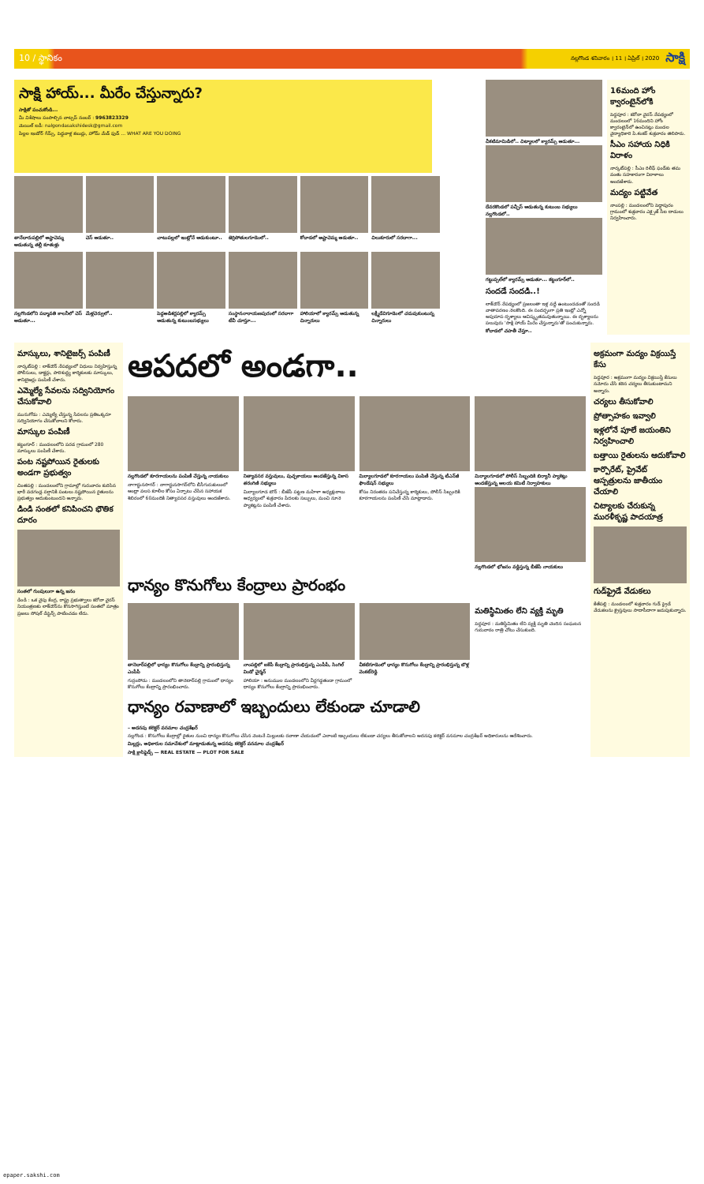10 / స్థానికం నల్లగొండ శనివారం । 11 । ఏప్రిల్ । 2020 సాక్షి
సాక్షి హాయ్... మీరేం చేస్తున్నారు?
సాక్షితో పంచుకోండి...
మీ విశేషాలు పంపాల్సిన వాట్సప్ నంబర్ : 9963823329
మెయిల్ ఐడీ: nalgondasakshidesk@gmail.com
పిల్లల ఇండోర్ గేమ్స్, పెద్దవాళ్ల కబుర్లు, హోమ్ మేడ్ ఫుడ్ ... WHAT ARE YOU DOING
తానేదారుపల్లిలో అష్టాచెమ్మ ఆడుతున్న తల్లీ కూతుళ్లు
చెస్ ఆడుతూ..
చాటుపల్లలో ఇంట్లోనే ఆడుకుంటూ..
జెర్రిపోతులగూడెంలో..
కోదాడలో అష్టాచెమ్మ ఆడుతూ..
చిలుకూరులో సరదాగా...
నల్లగొండలోని పద్మావతి కాలనీలో చెస్ ఆడుతూ...
మేళ్లచెర్వులో..
పెద్దఅడిశర్లపల్లిలో క్యారమ్స్ ఆడుతున్న కుటుంబసభ్యులు
సంస్థాననారాయణపురంలో సరదాగా టీవీ చూస్తూ...
హాలియాలో క్యారమ్స్ ఆడుతున్న చిన్నారులు
లక్ష్మీదేవిగూడెంలో చదువుకుంటున్న చిన్నారులు
చీకటిమామిడిలో.. చిట్యాలలో క్యారమ్స్ ఆడుతూ...
దేవరకొండలో పచ్చీస్ ఆడుతున్న కుటుంబ సభ్యులు నల్లగొండలో..
గట్టుప్పల్‌లో క్యారమ్స్ ఆడుతూ... కట్టంగూర్‌లో..
సందడే సందడి..!
లాక్‌డౌన్ నేపథ్యంలో ప్రజలంతా ఇళ్ల వద్దే ఉంటుండడంతో సందడి వాతావరణం నెలకొంది. ఈ సందర్భంగా ప్రతి ఇంట్లో ఎన్నో అపురూప దృశ్యాలు ఆవిష్కృతమవుతున్నాయి. ఈ దృశ్యాలను పలువురు 'సాక్షి హాయ్ మీరేం చేస్తున్నారు'తో పంచుకున్నారు.
కోదాడలో చపాతీ చేస్తూ..
16మంది హోం క్వారంటైన్‌లోకి
పెద్దవూర : కరోనా వైరస్ నేపథ్యంలో మండలంలో 16మందిని హోం క్వారంటైన్‌లో ఉంచినట్లు మండల వైద్యాధికారి పి.శంకర్ శుక్రవారం తెలిపారు.
సీఎం సహాయ నిధికి విరాళం
నార్కట్‌పల్లి : సీఎం రిలీఫ్ ఫండ్‌కు తమ వంతు సహకారంగా విరాళాలు అందజేశారు.
మద్యం పట్టివేత
నాంపల్లి : మండలంలోని పెద్దాపురం గ్రామంలో శుక్రవారం ఎక్సైజ్ సీఐ దాడులు నిర్వహించారు.
మాస్కులు, శానిటైజర్స్ పంపిణీ
నార్కట్‌పల్లి : లాక్‌డౌన్ నేపథ్యంలో విధులు నిర్వహిస్తున్న పోలీసులు, డాక్టర్లు, పారిశుద్ధ్య కార్మికులకు మాస్కులు, శానిటైజర్లు పంపిణీ చేశారు.
ఎమ్మెల్యే సేవలను సద్వినియోగం చేసుకోవాలి
మునుగోడు : ఎమ్మెల్యే చేస్తున్న సేవలను ప్రతిఒక్కరూ సద్వినియోగం చేసుకోవాలని కోరారు.
మాస్కుల పంపిణీ
కట్టంగూర్ : మండలంలోని పరడ గ్రామంలో 280 మాస్కులు పంపిణీ చేశారు.
పంట నష్టపోయిన రైతులకు అండగా ప్రభుత్వం
చింతపల్లి : మండలంలోని గ్రామాల్లో గురువారం కురిసిన భారీ వడగండ్ల వర్షానికి పంటలు నష్టపోయిన రైతులను ప్రభుత్వం ఆదుకుంటుందని అన్నారు.
డిండి సంతలో కనిపించని భౌతిక దూరం
సంతలో గుంపులుగా ఉన్న జనం
డిండి : ఒక వైపు కేంద్ర, రాష్ట్ర ప్రభుత్వాలు కరోనా వైరస్ నియంత్రణకు లాక్‌డౌన్‌ను కొనసాగిస్తుంటే సంతలో మాత్రం ప్రజలు సోషల్ డిస్టెన్స్ పాటించడం లేదు.
ఆపదలో అండగా..
నల్లగొండలో కూరగాయలను పంపిణీ చేస్తున్న నాయకులు
నాగార్జునసాగర్ : నాగార్జునసాగర్‌లోని బీసీగురుకులంలో ఆంధ్రా వలస కూలీల కోసం ఏర్పాటు చేసిన సహాయక శిబిరంలో 60మందికి నిత్యావసర వస్తువులు అందజేశారు.
నిత్యావసర వస్తువులు, పుచ్చకాయలు అందజేస్తున్న వికాస తరంగిణి సభ్యులు
మిర్యాలగూడ టౌన్ : బీజేపీ పట్టణ మహిళా అధ్యక్షురాలు ఆధ్వర్యంలో శుక్రవారం పేదలకు సబ్బులు, మంచి నూనె ప్యాకెట్లను పంపిణీ చేశారు.
మిర్యాలగూడలో కూరగాయలు పంపిణీ చేస్తున్న టీఎన్‌జీ ఫౌండేషన్ సభ్యులు
కోసం నిరంతరం పనిచేస్తున్న కార్మికులు, పోలీస్ సిబ్బందికి కూరగాయలను పంపిణీ చేసి మాట్లాడారు.
మిర్యాలగూడలో పోలీస్ సిబ్బందికి బిర్యానీ ప్యాకెట్లు అందజేస్తున్న ఆలయ కమిటీ నిర్వాహకులు
నల్లగొండలో భోజనం వడ్డిస్తున్న బీజేపీ నాయకులు
ధాన్యం కొనుగోలు కేంద్రాలు ప్రారంభం
తానెదార్‌పల్లిలో ధాన్యం కొనుగోలు కేంద్రాన్ని ప్రారంభిస్తున్న ఎంపీపీ
గుర్రంపోడు : మండలంలోని తానెదార్‌పల్లి గ్రామంలో ధాన్యం కొనుగోలు కేంద్రాన్ని ప్రారంభించారు.
నాంపల్లిలో ఐకేపీ కేంద్రాన్ని ప్రారంభిస్తున్న ఎంపీపీ, సింగిల్ విండో చైర్మన్
హాలియా : అనుముల మండలంలోని వీర్లగడ్డతండా గ్రామంలో ధాన్యం కొనుగోలు కేంద్రాన్ని ప్రారంభించారు.
చీకటిగూడెంలో ధాన్యం కొనుగోలు కేంద్రాన్ని ప్రారంభిస్తున్న బొళ్ల వెంకట్‌రెడ్డి
మతిస్థిమితం లేని వ్యక్తి మృతి
పెద్దవూర : మతిస్థిమితం లేని వ్యక్తి మృతి చెందిన సంఘటన గురువారం రాత్రి చోటు చేసుకుంది.
ధాన్యం రవాణాలో ఇబ్బందులు లేకుండా చూడాలి
– అదనపు కలెక్టర్ వనమాల చంద్రశేఖర్
నల్లగొండ : కొనుగోలు కేంద్రాల్లో రైతుల నుంచి ధాన్యం కొనుగోలు చేసిన వెంటనే మిల్లులకు రవాణా చేయడంలో ఎలాంటి ఇబ్బందులు లేకుండా చర్యలు తీసుకోవాలని అదనపు కలెక్టర్ వనమాల చంద్రశేఖర్ అధికారులను ఆదేశించారు.
మిల్లర్లు, అధికారుల సమావేశంలో మాట్లాడుతున్న అదనపు కలెక్టర్ వనమాల చంద్రశేఖర్
సాక్షి క్లాసిఫైడ్స్ — REAL ESTATE — PLOT FOR SALE
అక్రమంగా మద్యం విక్రయిస్తే కేసు
పెద్దవూర : అక్రమంగా మద్యం విక్రయిస్తే కేసులు నమోదు చేసి కఠిన చర్యలు తీసుకుంటామని అన్నారు.
చర్యలు తీసుకోవాలి
ప్రోత్సాహకం ఇవ్వాలి
ఇళ్లలోనే పూలే జయంతిని నిర్వహించాలి
బత్తాయి రైతులను ఆదుకోవాలి
కార్పొరేట్, ప్రైవేట్ ఆస్పత్రులను జాతీయం చేయాలి
చిట్యాలకు చేరుకున్న మురళీకృష్ణ పాదయాత్ర
గుడ్‌ఫ్రైడే వేడుకలు
కేతేపల్లి : మండలంలో శుక్రవారం గుడ్ ఫ్రైడే వేడుకలను క్రైస్తవులు సాదాసీదాగా జరుపుకున్నారు.
epaper.sakshi.com